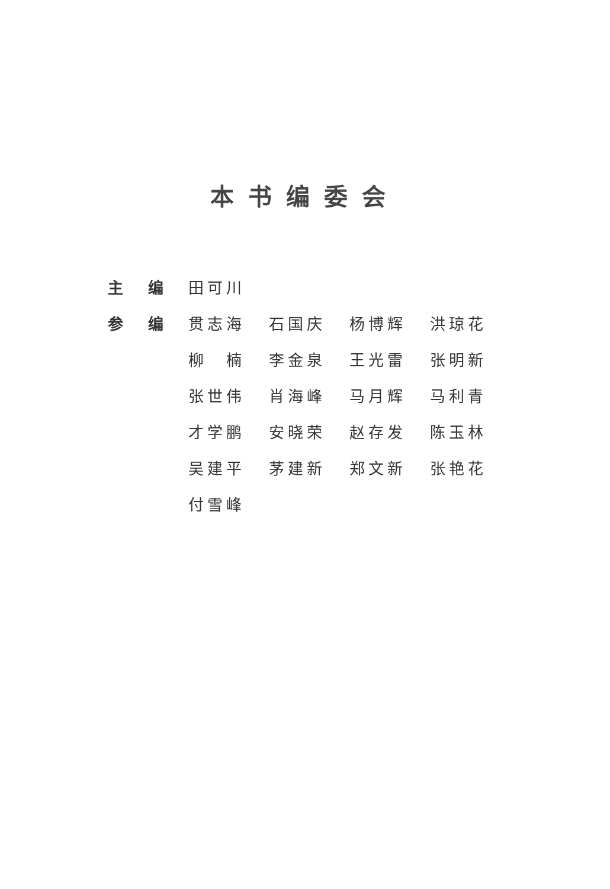本书编委会
| 主 | 编 | 田可川 | | | |
| 参 | 编 | 贯志海 | 石国庆 | 杨博辉 | 洪琼花 |
| | | 柳 楠 | 李金泉 | 王光雷 | 张明新 |
| | | 张世伟 | 肖海峰 | 马月辉 | 马利青 |
| | | 才学鹏 | 安晓荣 | 赵存发 | 陈玉林 |
| | | 吴建平 | 茅建新 | 郑文新 | 张艳花 |
| | | 付雪峰 | | | |